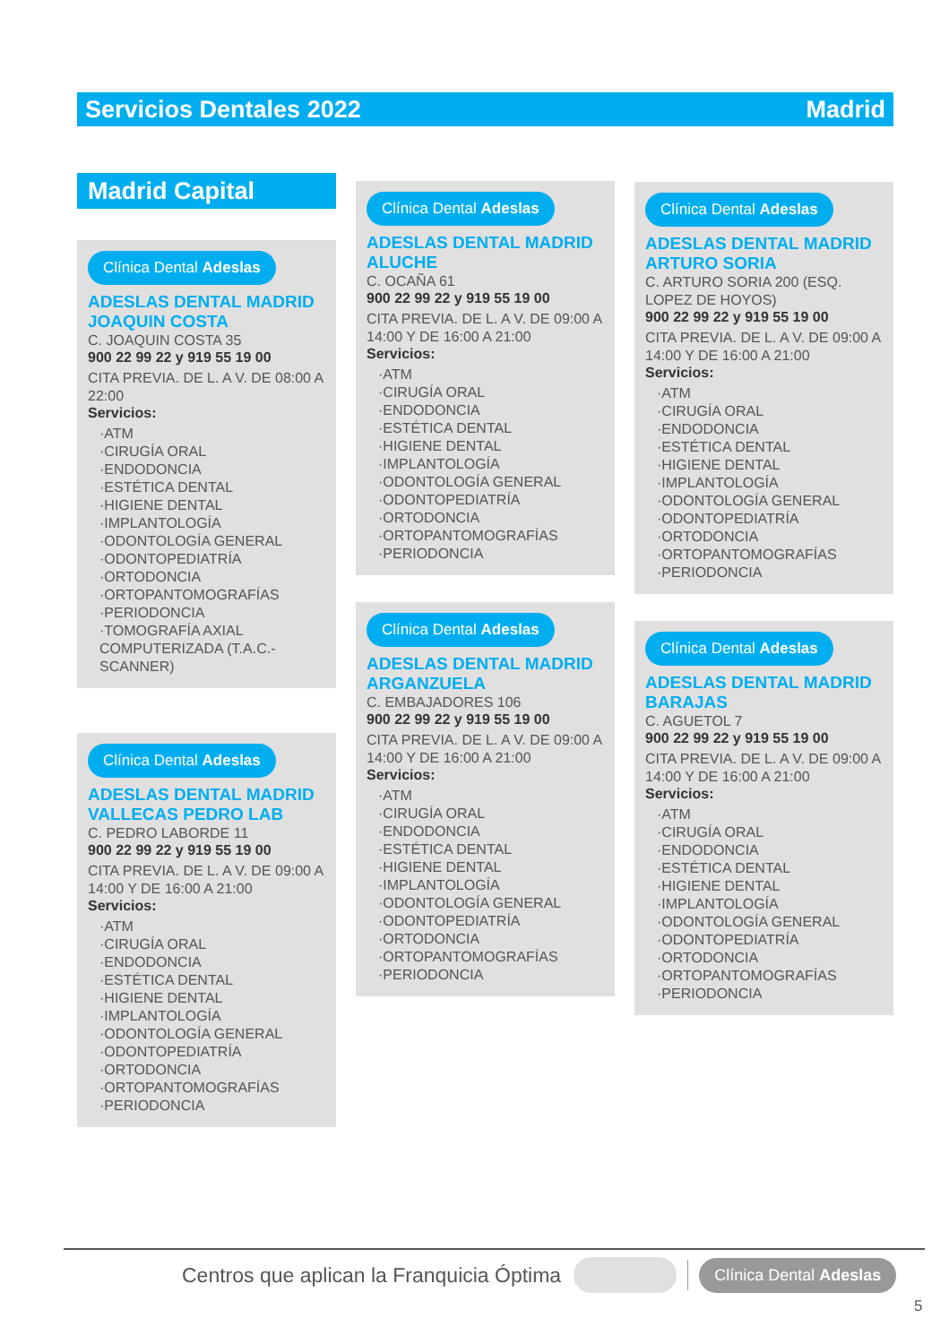Servicios Dentales 2022 Madrid
Madrid Capital
Clínica Dental Adeslas
ADESLAS DENTAL MADRID JOAQUIN COSTA
C. JOAQUIN COSTA 35
900 22 99 22 y 919 55 19 00
CITA PREVIA. DE L. A V. DE 08:00 A 22:00
Servicios:
·ATM
·CIRUGÍA ORAL
·ENDODONCIA
·ESTÉTICA DENTAL
·HIGIENE DENTAL
·IMPLANTOLOGÍA
·ODONTOLOGÍA GENERAL
·ODONTOPEDIATRÍA
·ORTODONCIA
·ORTOPANTOMOGRAFÍAS
·PERIODONCIA
·TOMOGRAFÍA AXIAL COMPUTERIZADA (T.A.C.-SCANNER)
Clínica Dental Adeslas
ADESLAS DENTAL MADRID VALLECAS PEDRO LAB
C. PEDRO LABORDE 11
900 22 99 22 y 919 55 19 00
CITA PREVIA. DE L. A V. DE 09:00 A 14:00 Y DE 16:00 A 21:00
Servicios:
·ATM
·CIRUGÍA ORAL
·ENDODONCIA
·ESTÉTICA DENTAL
·HIGIENE DENTAL
·IMPLANTOLOGÍA
·ODONTOLOGÍA GENERAL
·ODONTOPEDIATRÍA
·ORTODONCIA
·ORTOPANTOMOGRAFÍAS
·PERIODONCIA
Clínica Dental Adeslas
ADESLAS DENTAL MADRID ALUCHE
C. OCAÑA 61
900 22 99 22 y 919 55 19 00
CITA PREVIA. DE L. A V. DE 09:00 A 14:00 Y DE 16:00 A 21:00
Servicios:
·ATM
·CIRUGÍA ORAL
·ENDODONCIA
·ESTÉTICA DENTAL
·HIGIENE DENTAL
·IMPLANTOLOGÍA
·ODONTOLOGÍA GENERAL
·ODONTOPEDIATRÍA
·ORTODONCIA
·ORTOPANTOMOGRAFÍAS
·PERIODONCIA
Clínica Dental Adeslas
ADESLAS DENTAL MADRID ARGANZUELA
C. EMBAJADORES 106
900 22 99 22 y 919 55 19 00
CITA PREVIA. DE L. A V. DE 09:00 A 14:00 Y DE 16:00 A 21:00
Servicios:
·ATM
·CIRUGÍA ORAL
·ENDODONCIA
·ESTÉTICA DENTAL
·HIGIENE DENTAL
·IMPLANTOLOGÍA
·ODONTOLOGÍA GENERAL
·ODONTOPEDIATRÍA
·ORTODONCIA
·ORTOPANTOMOGRAFÍAS
·PERIODONCIA
Clínica Dental Adeslas
ADESLAS DENTAL MADRID ARTURO SORIA
C. ARTURO SORIA 200 (ESQ. LOPEZ DE HOYOS)
900 22 99 22 y 919 55 19 00
CITA PREVIA. DE L. A V. DE 09:00 A 14:00 Y DE 16:00 A 21:00
Servicios:
·ATM
·CIRUGÍA ORAL
·ENDODONCIA
·ESTÉTICA DENTAL
·HIGIENE DENTAL
·IMPLANTOLOGÍA
·ODONTOLOGÍA GENERAL
·ODONTOPEDIATRÍA
·ORTODONCIA
·ORTOPANTOMOGRAFÍAS
·PERIODONCIA
Clínica Dental Adeslas
ADESLAS DENTAL MADRID BARAJAS
C. AGUETOL 7
900 22 99 22 y 919 55 19 00
CITA PREVIA. DE L. A V. DE 09:00 A 14:00 Y DE 16:00 A 21:00
Servicios:
·ATM
·CIRUGÍA ORAL
·ENDODONCIA
·ESTÉTICA DENTAL
·HIGIENE DENTAL
·IMPLANTOLOGÍA
·ODONTOLOGÍA GENERAL
·ODONTOPEDIATRÍA
·ORTODONCIA
·ORTOPANTOMOGRAFÍAS
·PERIODONCIA
Centros que aplican la Franquicia Óptima Clínica Dental Adeslas
5